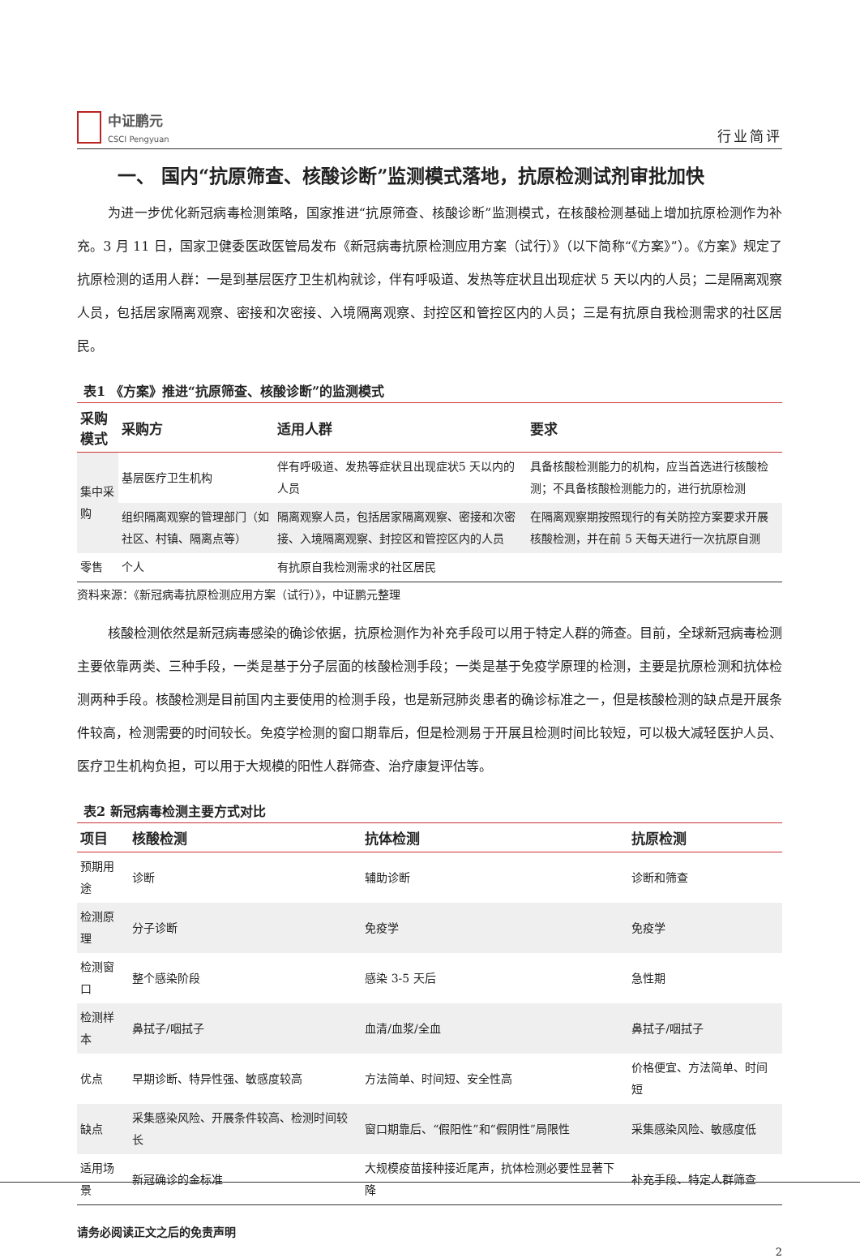中证鹏元
CSCI Pengyuan
行业简评
一、 国内“抗原筛查、核酸诊断”监测模式落地，抗原检测试剂审批加快
为进一步优化新冠病毒检测策略，国家推进“抗原筛查、核酸诊断”监测模式，在核酸检测基础上增加抗原检测作为补充。3 月 11 日，国家卫健委医政医管局发布《新冠病毒抗原检测应用方案（试行）》（以下简称“《方案》”）。《方案》规定了抗原检测的适用人群：一是到基层医疗卫生机构就诊，伴有呼吸道、发热等症状且出现症状 5 天以内的人员；二是隔离观察人员，包括居家隔离观察、密接和次密接、入境隔离观察、封控区和管控区内的人员；三是有抗原自我检测需求的社区居民。
表1 《方案》推进“抗原筛查、核酸诊断”的监测模式
| 采购模式 | 采购方 | 适用人群 | 要求 |
| --- | --- | --- | --- |
| 集中采购 | 基层医疗卫生机构 | 伴有呼吸道、发热等症状且出现症状5 天以内的人员 | 具备核酸检测能力的机构，应当首选进行核酸检测；不具备核酸检测能力的，进行抗原检测 |
| | 组织隔离观察的管理部门（如社区、村镇、隔离点等） | 隔离观察人员，包括居家隔离观察、密接和次密接、入境隔离观察、封控区和管控区内的人员 | 在隔离观察期按照现行的有关防控方案要求开展核酸检测，并在前 5 天每天进行一次抗原自测 |
| 零售 | 个人 | 有抗原自我检测需求的社区居民 | |
资料来源：《新冠病毒抗原检测应用方案（试行）》，中证鹏元整理
核酸检测依然是新冠病毒感染的确诊依据，抗原检测作为补充手段可以用于特定人群的筛查。目前，全球新冠病毒检测主要依靠两类、三种手段，一类是基于分子层面的核酸检测手段；一类是基于免疫学原理的检测，主要是抗原检测和抗体检测两种手段。核酸检测是目前国内主要使用的检测手段，也是新冠肺炎患者的确诊标准之一，但是核酸检测的缺点是开展条件较高，检测需要的时间较长。免疫学检测的窗口期靠后，但是检测易于开展且检测时间比较短，可以极大减轻医护人员、医疗卫生机构负担，可以用于大规模的阳性人群筛查、治疗康复评估等。
表2 新冠病毒检测主要方式对比
| 项目 | 核酸检测 | 抗体检测 | 抗原检测 |
| --- | --- | --- | --- |
| 预期用途 | 诊断 | 辅助诊断 | 诊断和筛查 |
| 检测原理 | 分子诊断 | 免疫学 | 免疫学 |
| 检测窗口 | 整个感染阶段 | 感染 3-5 天后 | 急性期 |
| 检测样本 | 鼻拭子/咽拭子 | 血清/血浆/全血 | 鼻拭子/咽拭子 |
| 优点 | 早期诊断、特异性强、敏感度较高 | 方法简单、时间短、安全性高 | 价格便宜、方法简单、时间短 |
| 缺点 | 采集感染风险、开展条件较高、检测时间较长 | 窗口期靠后、“假阳性”和“假阴性”局限性 | 采集感染风险、敏感度低 |
| 适用场景 | 新冠确诊的金标准 | 大规模疫苗接种接近尾声，抗体检测必要性显著下降 | 补充手段、特定人群筛查 |
请务必阅读正文之后的免责声明
2